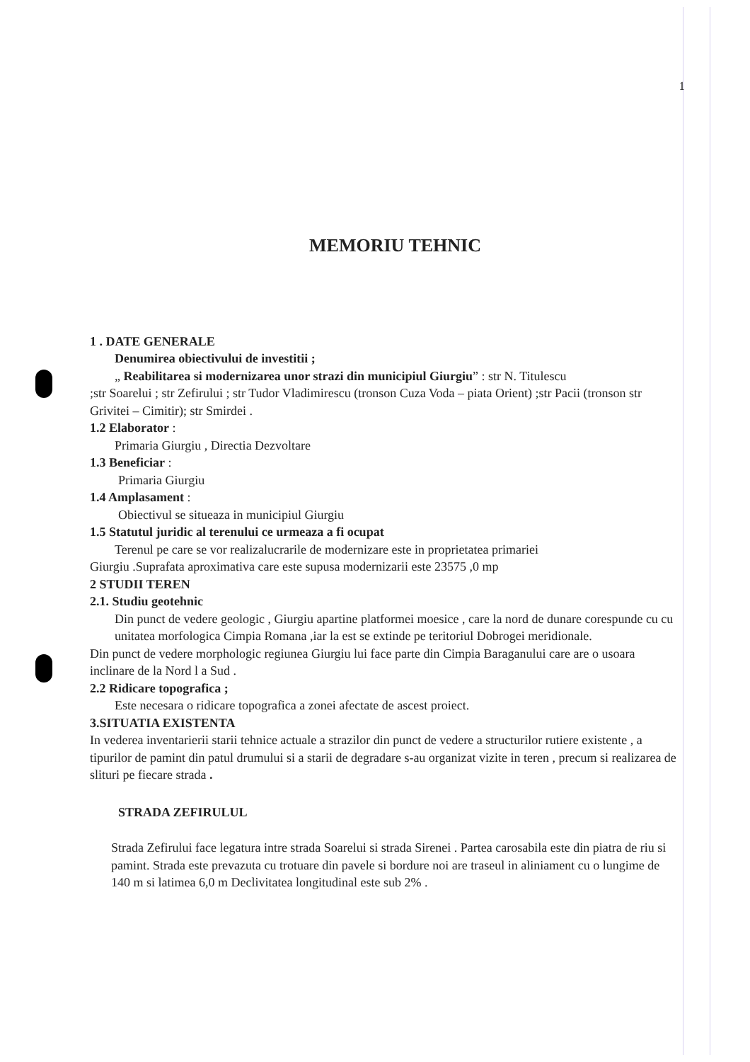1
MEMORIU TEHNIC
1 . DATE GENERALE
Denumirea obiectivului de investitii ;
„ Reabilitarea si modernizarea unor strazi din municipiul Giurgiu” : str N. Titulescu
;str Soarelui ; str Zefirului ; str Tudor Vladimirescu (tronson Cuza Voda – piata Orient) ;str Pacii (tronson str Grivitei – Cimitir); str Smirdei .
1.2 Elaborator :
Primaria Giurgiu , Directia Dezvoltare
1.3 Beneficiar :
Primaria Giurgiu
1.4 Amplasament :
Obiectivul se situeaza in municipiul Giurgiu
1.5 Statutul juridic al terenului ce urmeaza a fi ocupat
Terenul pe care se vor realizalucrarile de modernizare este in proprietatea primariei
Giurgiu .Suprafata aproximativa care este supusa modernizarii este 23575 ,0 mp
2 STUDII TEREN
2.1. Studiu geotehnic
Din punct de vedere geologic , Giurgiu apartine platformei moesice , care la nord de dunare corespunde cu cu unitatea morfologica Cimpia Romana ,iar la est se extinde pe teritoriul Dobrogei meridionale.
Din punct de vedere morphologic regiunea Giurgiu lui face parte din Cimpia Baraganului care are o usoara inclinare de la Nord l a Sud .
2.2 Ridicare topografica ;
Este necesara o ridicare topografica a zonei afectate de ascest proiect.
3.SITUATIA EXISTENTA
In vederea inventarierii starii tehnice actuale a strazilor din punct de vedere a structurilor rutiere existente , a tipurilor de pamint din patul drumului si a starii de degradare s-au organizat vizite in teren , precum si realizarea de slituri pe fiecare strada .
STRADA ZEFIRULUL
Strada Zefirului face legatura intre strada Soarelui si strada Sirenei . Partea carosabila este din piatra de riu si pamint. Strada este prevazuta cu trotuare din pavele si bordure noi are traseul in aliniament cu o lungime de 140 m si latimea 6,0 m Declivitatea longitudinal este sub 2% .